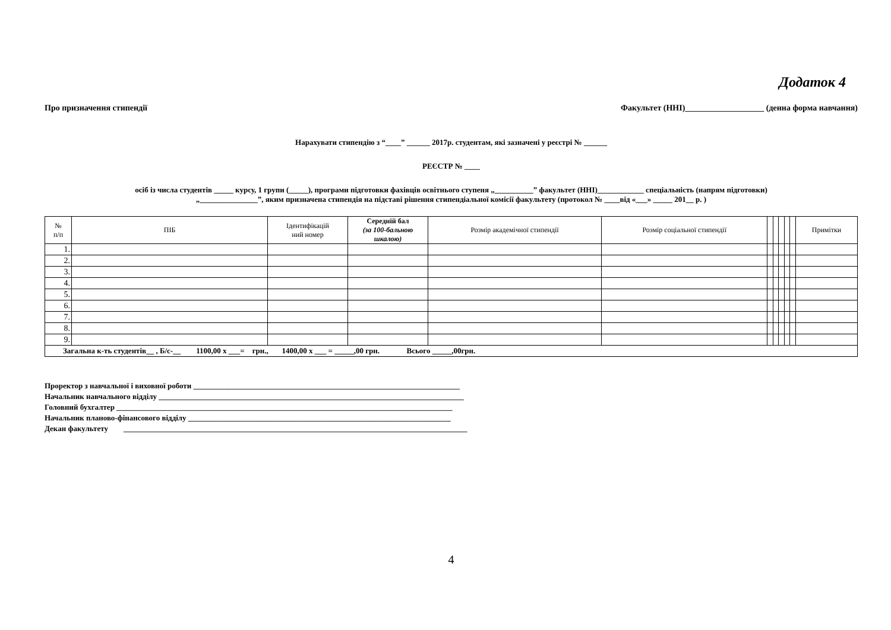Додаток 4
Про призначення стипендії Факультет (ННІ)___________________ (денна форма навчання)
Нарахувати стипендію з “____” ______ 2017р. студентам, які зазначені у реєстрі № ______
РЕЄСТР № ____
осіб із числа студентів _____ курсу, 1 групи (_____), програми підготовки фахівців освітнього ступеня „__________” факультет (ННІ)____________ спеціальність (напрям підготовки)
„_______________”, яким призначена стипендія на підставі рішення стипендіальної комісії факультету (протокол № ____від «___» _____ 201__ р. )
| № п/п | ПІБ | Ідентифікацій ний номер | Середній бал (за 100-бальною шкалою) | Розмір академічної стипендії | Розмір соціальної стипендії | | | | | | Примітки |
| --- | --- | --- | --- | --- | --- | --- | --- | --- | --- | --- | --- |
| 1. | | | | | | | | | | | |
| 2. | | | | | | | | | | | |
| 3. | | | | | | | | | | | |
| 4. | | | | | | | | | | | |
| 5. | | | | | | | | | | | |
| 6. | | | | | | | | | | | |
| 7. | | | | | | | | | | | |
| 8. | | | | | | | | | | | |
| 9. | | | | | | | | | | | |
| Загальна к-ть студентів__ , Б/с-__ 1100,00 х ___= грн., 1400,00 х ___ = _____,00 грн. Всього _____,00грн. | | | | | | | | | | | |
Проректор з навчальної і виховної роботи _____________________________________________________________________
Начальник навчального відділу _______________________________________________________________________________
Головний бухгалтер _______________________________________________________________________________________
Начальник планово-фінансового відділу ____________________________________________________________________
Декан факультету _________________________________________________________________________________________
4